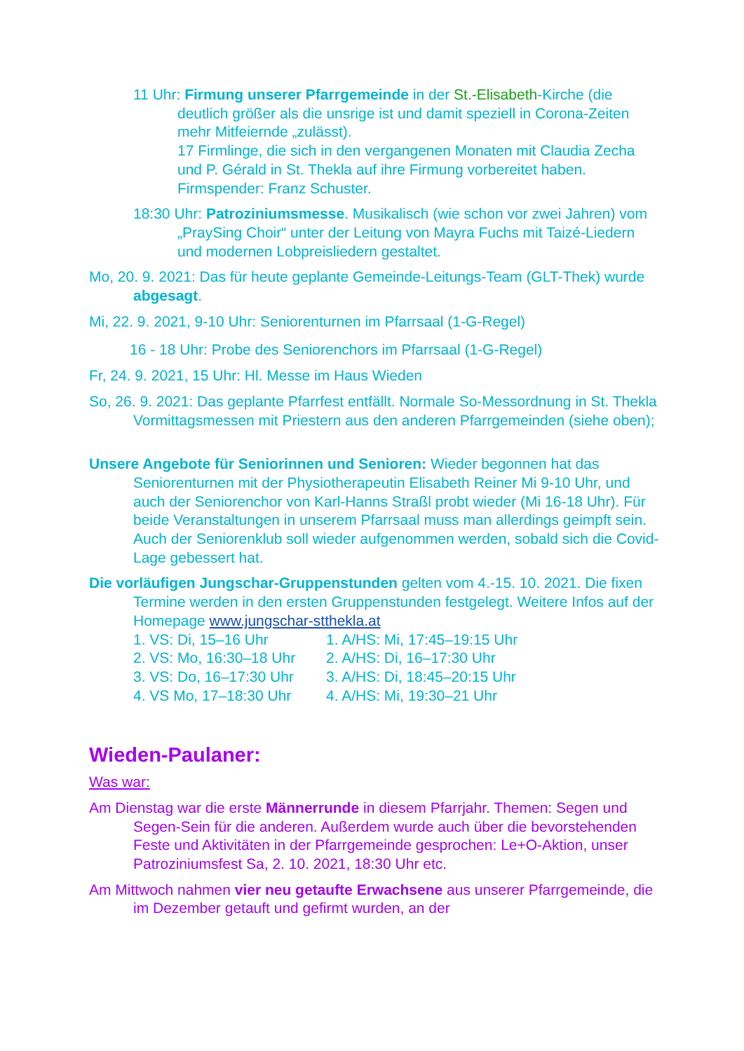11 Uhr: Firmung unserer Pfarrgemeinde in der St.-Elisabeth-Kirche (die deutlich größer als die unsrige ist und damit speziell in Corona-Zeiten mehr Mitfeiernde „zulässt).
17 Firmlinge, die sich in den vergangenen Monaten mit Claudia Zecha und P. Gérald in St. Thekla auf ihre Firmung vorbereitet haben. Firmspender: Franz Schuster.
18:30 Uhr: Patroziniumsmesse. Musikalisch (wie schon vor zwei Jahren) vom „PraySing Choir“ unter der Leitung von Mayra Fuchs mit Taizé-Liedern und modernen Lobpreisliedern gestaltet.
Mo, 20. 9. 2021: Das für heute geplante Gemeinde-Leitungs-Team (GLT-Thek) wurde abgesagt.
Mi, 22. 9. 2021, 9-10 Uhr: Seniorenturnen im Pfarrsaal (1-G-Regel)
16 - 18 Uhr: Probe des Seniorenchors im Pfarrsaal (1-G-Regel)
Fr, 24. 9. 2021, 15 Uhr: Hl. Messe im Haus Wieden
So, 26. 9. 2021: Das geplante Pfarrfest entfällt. Normale So-Messordnung in St. Thekla
Vormittagsmessen mit Priestern aus den anderen Pfarrgemeinden (siehe oben);
Unsere Angebote für Seniorinnen und Senioren: Wieder begonnen hat das Seniorenturnen mit der Physiotherapeutin Elisabeth Reiner Mi 9-10 Uhr, und auch der Seniorenchor von Karl-Hanns Straßl probt wieder (Mi 16-18 Uhr). Für beide Veranstaltungen in unserem Pfarrsaal muss man allerdings geimpft sein. Auch der Seniorenklub soll wieder aufgenommen werden, sobald sich die Covid-Lage gebessert hat.
Die vorläufigen Jungschar-Gruppenstunden gelten vom 4.-15. 10. 2021. Die fixen Termine werden in den ersten Gruppenstunden festgelegt. Weitere Infos auf der Homepage www.jungschar-stthekla.at
1. VS: Di, 15–16 Uhr 1. A/HS: Mi, 17:45–19:15 Uhr
2. VS: Mo, 16:30–18 Uhr 2. A/HS: Di, 16–17:30 Uhr
3. VS: Do, 16–17:30 Uhr 3. A/HS: Di, 18:45–20:15 Uhr
4. VS Mo, 17–18:30 Uhr 4. A/HS: Mi, 19:30–21 Uhr
Wieden-Paulaner:
Was war:
Am Dienstag war die erste Männerrunde in diesem Pfarrjahr. Themen: Segen und Segen-Sein für die anderen. Außerdem wurde auch über die bevorstehenden Feste und Aktivitäten in der Pfarrgemeinde gesprochen: Le+O-Aktion, unser Patroziniumsfest Sa, 2. 10. 2021, 18:30 Uhr etc.
Am Mittwoch nahmen vier neu getaufte Erwachsene aus unserer Pfarrgemeinde, die im Dezember getauft und gefirmt wurden, an der